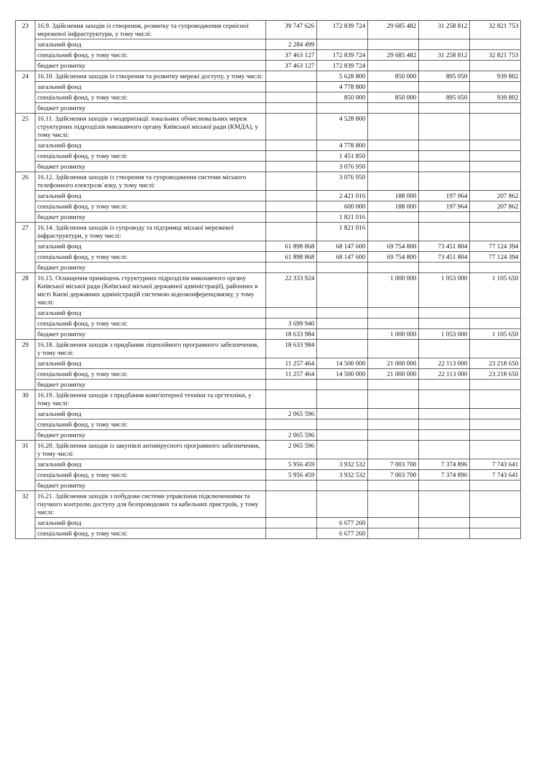| 23 | 16.9. Здійснення заходів із створення, розвитку та супроводження сервісної мережевої інфраструктури, у тому числі: | 39 747 626 | 172 839 724 | 29 685 482 | 31 258 812 | 32 821 753 |
| | загальний фонд | 2 284 499 | | | | |
| | спеціальний фонд, у тому числі: | 37 463 127 | 172 839 724 | 29 685 482 | 31 258 812 | 32 821 753 |
| | бюджет розвитку | 37 463 127 | 172 839 724 | | | |
| 24 | 16.10. Здійснення заходів із створення та розвитку мережі доступу, у тому числі: | | 5 628 800 | 850 000 | 895 050 | 939 802 |
| | загальний фонд | | 4 778 800 | | | |
| | спеціальний фонд, у тому числі: | | 850 000 | 850 000 | 895 050 | 939 802 |
| | бюджет розвитку | | | | | |
| 25 | 16.11. Здійснення заходів з модернізації локальних обчислювальних мереж структурних підрозділів виконавчого органу Київської міської ради (КМДА), у тому числі: | | 4 528 800 | | | |
| | загальний фонд | | 4 778 800 | | | |
| | спеціальний фонд, у тому числі: | | 1 451 850 | | | |
| | бюджет розвитку | | 3 076 950 | | | |
| 26 | 16.12. Здійснення заходів із створення та супроводження системи міського телефонного електрозв`язку, у тому числі: | | 3 076 950 | | | |
| | загальний фонд | | 2 421 016 | 188 000 | 197 964 | 207 862 |
| | спеціальний фонд, у тому числі: | | 600 000 | 188 000 | 197 964 | 207 862 |
| | бюджет розвитку | | 1 821 016 | | | |
| 27 | 16.14. Здійснення заходів із супроводу та підтримці міської мережевої інфраструктури, у тому числі: | | 1 821 016 | | | |
| | загальний фонд | 61 898 868 | 68 147 600 | 69 754 800 | 73 451 804 | 77 124 394 |
| | спеціальний фонд, у тому числі: | 61 898 868 | 68 147 600 | 69 754 800 | 73 451 804 | 77 124 394 |
| | бюджет розвитку | | | | | |
| 28 | 16.15. Оснащення приміщень структурних підрозділів виконавчого органу Київської міської ради (Київської міської державної адміністрації), районних в місті Києві державних адміністрацій системою відеоконференцзвязку, у тому числі: | 22 333 924 | | 1 000 000 | 1 053 000 | 1 105 650 |
| | загальний фонд | | | | | |
| | спеціальний фонд, у тому числі: | 3 699 940 | | | | |
| | бюджет розвитку | 18 633 984 | | 1 000 000 | 1 053 000 | 1 105 650 |
| 29 | 16.18. Здійснення заходів з придбання ліцензійного програмного забезпечення, у тому числі: | 18 633 984 | | | | |
| | загальний фонд | 11 257 464 | 14 500 000 | 21 000 000 | 22 113 000 | 23 218 650 |
| | спеціальний фонд, у тому числі: | 11 257 464 | 14 500 000 | 21 000 000 | 22 113 000 | 23 218 650 |
| | бюджет розвитку | | | | | |
| 30 | 16.19. Здійснення заходів з придбання комп'ютерної техніки та оргтехніки, у тому числі: | | | | | |
| | загальний фонд | 2 065 596 | | | | |
| | спеціальний фонд, у тому числі: | | | | | |
| | бюджет розвитку | 2 065 596 | | | | |
| 31 | 16.20. Здійснення заходів із закупівлі антивірусного програмного забезпечення, у тому числі: | 2 065 596 | | | | |
| | загальний фонд | 5 956 459 | 3 932 532 | 7 003 700 | 7 374 896 | 7 743 641 |
| | спеціальний фонд, у тому числі: | 5 956 459 | 3 932 532 | 7 003 700 | 7 374 896 | 7 743 641 |
| | бюджет розвитку | | | | | |
| 32 | 16.21. Здійснення заходів з побудови системи управління підключеннями та гнучкого контролю доступу для безпроводових та кабельних пристроїв, у тому числі: | | | | | |
| | загальний фонд | | 6 677 260 | | | |
| | спеціальний фонд, у тому числі: | | 6 677 260 | | | |